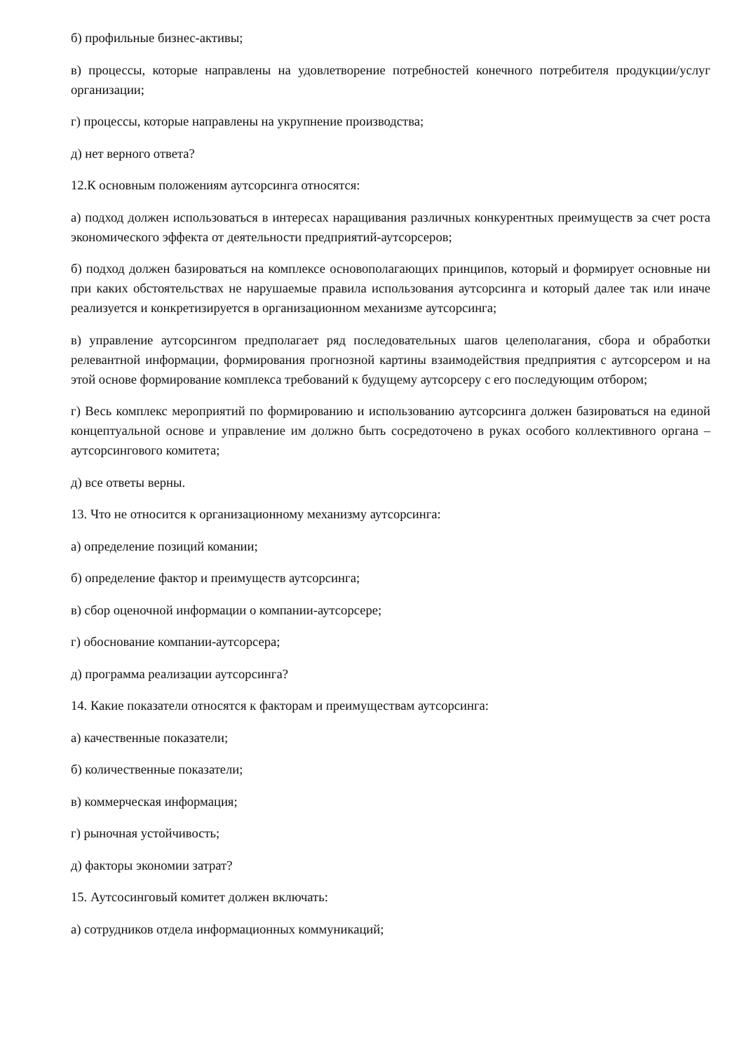б) профильные бизнес-активы;
в) процессы, которые направлены на удовлетворение потребностей конечного потребителя продукции/услуг организации;
г) процессы, которые направлены на укрупнение производства;
д) нет верного ответа?
12.К основным положениям аутсорсинга относятся:
а) подход должен использоваться в интересах наращивания различных конкурентных преимуществ за счет роста экономического эффекта от деятельности предприятий-аутсорсеров;
б) подход должен базироваться на комплексе основополагающих принципов, который и формирует основные ни при каких обстоятельствах не нарушаемые правила использования аутсорсинга и который далее так или иначе реализуется и конкретизируется в организационном механизме аутсорсинга;
в) управление аутсорсингом предполагает ряд последовательных шагов целеполагания, сбора и обработки релевантной информации, формирования прогнозной картины взаимодействия предприятия с аутсорсером и на этой основе формирование комплекса требований к будущему аутсорсеру с его последующим отбором;
г) Весь комплекс мероприятий по формированию и использованию аутсорсинга должен базироваться на единой концептуальной основе и управление им должно быть сосредоточено в руках особого коллективного органа – аутсорсингового комитета;
д) все ответы верны.
13. Что не относится к организационному механизму аутсорсинга:
а) определение позиций комании;
б) определение фактор и преимуществ аутсорсинга;
в) сбор оценочной информации о компании-аутсорсере;
г) обоснование компании-аутсорсера;
д) программа реализации аутсорсинга?
14. Какие показатели относятся к факторам и преимуществам аутсорсинга:
а) качественные показатели;
б) количественные показатели;
в) коммерческая информация;
г) рыночная устойчивость;
д) факторы экономии затрат?
15. Аутсосинговый комитет должен включать:
а) сотрудников отдела информационных коммуникаций;